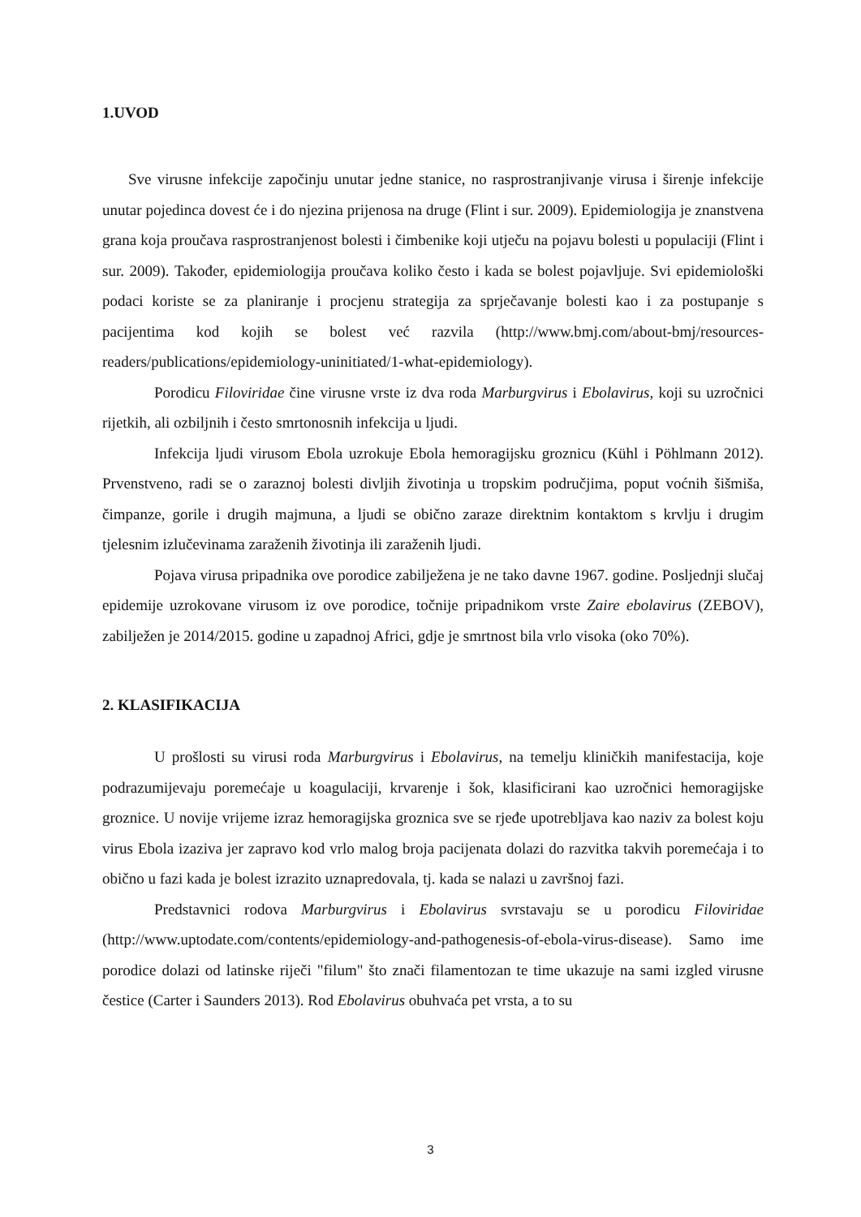1.UVOD
Sve virusne infekcije započinju unutar jedne stanice, no rasprostranjivanje virusa i širenje infekcije unutar pojedinca dovest će i do njezina prijenosa na druge (Flint i sur. 2009). Epidemiologija je znanstvena grana koja proučava rasprostranjenost bolesti i čimbenike koji utječu na pojavu bolesti u populaciji (Flint i sur. 2009). Također, epidemiologija proučava koliko često i kada se bolest pojavljuje. Svi epidemiološki podaci koriste se za planiranje i procjenu strategija za sprječavanje bolesti kao i za postupanje s pacijentima kod kojih se bolest već razvila (http://www.bmj.com/about-bmj/resources-readers/publications/epidemiology-uninitiated/1-what-epidemiology).
Porodicu Filoviridae čine virusne vrste iz dva roda Marburgvirus i Ebolavirus, koji su uzročnici rijetkih, ali ozbiljnih i često smrtonosnih infekcija u ljudi.
Infekcija ljudi virusom Ebola uzrokuje Ebola hemoragijsku groznicu (Kühl i Pöhlmann 2012). Prvenstveno, radi se o zaraznoj bolesti divljih životinja u tropskim područjima, poput voćnih šišmiša, čimpanze, gorile i drugih majmuna, a ljudi se obično zaraze direktnim kontaktom s krvlju i drugim tjelesnim izlučevinama zaraženih životinja ili zaraženih ljudi.
Pojava virusa pripadnika ove porodice zabilježena je ne tako davne 1967. godine. Posljednji slučaj epidemije uzrokovane virusom iz ove porodice, točnije pripadnikom vrste Zaire ebolavirus (ZEBOV), zabilježen je 2014/2015. godine u zapadnoj Africi, gdje je smrtnost bila vrlo visoka (oko 70%).
2. KLASIFIKACIJA
U prošlosti su virusi roda Marburgvirus i Ebolavirus, na temelju kliničkih manifestacija, koje podrazumijevaju poremećaje u koagulaciji, krvarenje i šok, klasificirani kao uzročnici hemoragijske groznice. U novije vrijeme izraz hemoragijska groznica sve se rjeđe upotrebljava kao naziv za bolest koju virus Ebola izaziva jer zapravo kod vrlo malog broja pacijenata dolazi do razvitka takvih poremećaja i to obično u fazi kada je bolest izrazito uznapredovala, tj. kada se nalazi u završnoj fazi.
Predstavnici rodova Marburgvirus i Ebolavirus svrstavaju se u porodicu Filoviridae (http://www.uptodate.com/contents/epidemiology-and-pathogenesis-of-ebola-virus-disease). Samo ime porodice dolazi od latinske riječi "filum" što znači filamentozan te time ukazuje na sami izgled virusne čestice (Carter i Saunders 2013). Rod Ebolavirus obuhvaća pet vrsta, a to su
3